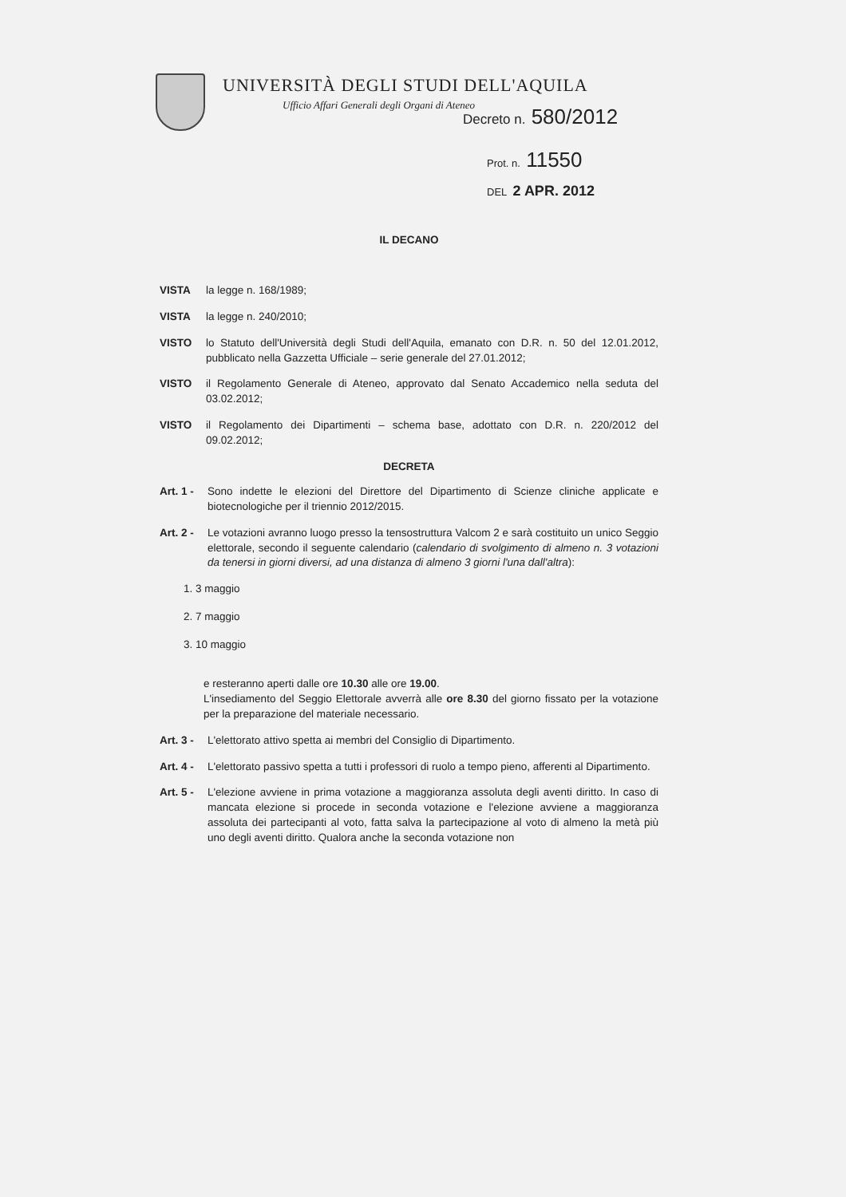UNIVERSITÀ DEGLI STUDI DELL'AQUILA
Ufficio Affari Generali degli Organi di Ateneo
Decreto n. 580/2012
Prot. n. 11550
DEL 2 APR. 2012
IL DECANO
VISTA la legge n. 168/1989;
VISTA la legge n. 240/2010;
VISTO lo Statuto dell'Università degli Studi dell'Aquila, emanato con D.R. n. 50 del 12.01.2012, pubblicato nella Gazzetta Ufficiale – serie generale del 27.01.2012;
VISTO il Regolamento Generale di Ateneo, approvato dal Senato Accademico nella seduta del 03.02.2012;
VISTO il Regolamento dei Dipartimenti – schema base, adottato con D.R. n. 220/2012 del 09.02.2012;
DECRETA
Art. 1 -
Sono indette le elezioni del Direttore del Dipartimento di Scienze cliniche applicate e biotecnologiche per il triennio 2012/2015.
Art. 2 -
Le votazioni avranno luogo presso la tensostruttura Valcom 2 e sarà costituito un unico Seggio elettorale, secondo il seguente calendario (calendario di svolgimento di almeno n. 3 votazioni da tenersi in giorni diversi, ad una distanza di almeno 3 giorni l'una dall'altra):
1. 3 maggio
2. 7 maggio
3. 10 maggio
e resteranno aperti dalle ore 10.30 alle ore 19.00.
L'insediamento del Seggio Elettorale avverrà alle ore 8.30 del giorno fissato per la votazione per la preparazione del materiale necessario.
Art. 3 -
L'elettorato attivo spetta ai membri del Consiglio di Dipartimento.
Art. 4 -
L'elettorato passivo spetta a tutti i professori di ruolo a tempo pieno, afferenti al Dipartimento.
Art. 5 -
L'elezione avviene in prima votazione a maggioranza assoluta degli aventi diritto. In caso di mancata elezione si procede in seconda votazione e l'elezione avviene a maggioranza assoluta dei partecipanti al voto, fatta salva la partecipazione al voto di almeno la metà più uno degli aventi diritto. Qualora anche la seconda votazione non